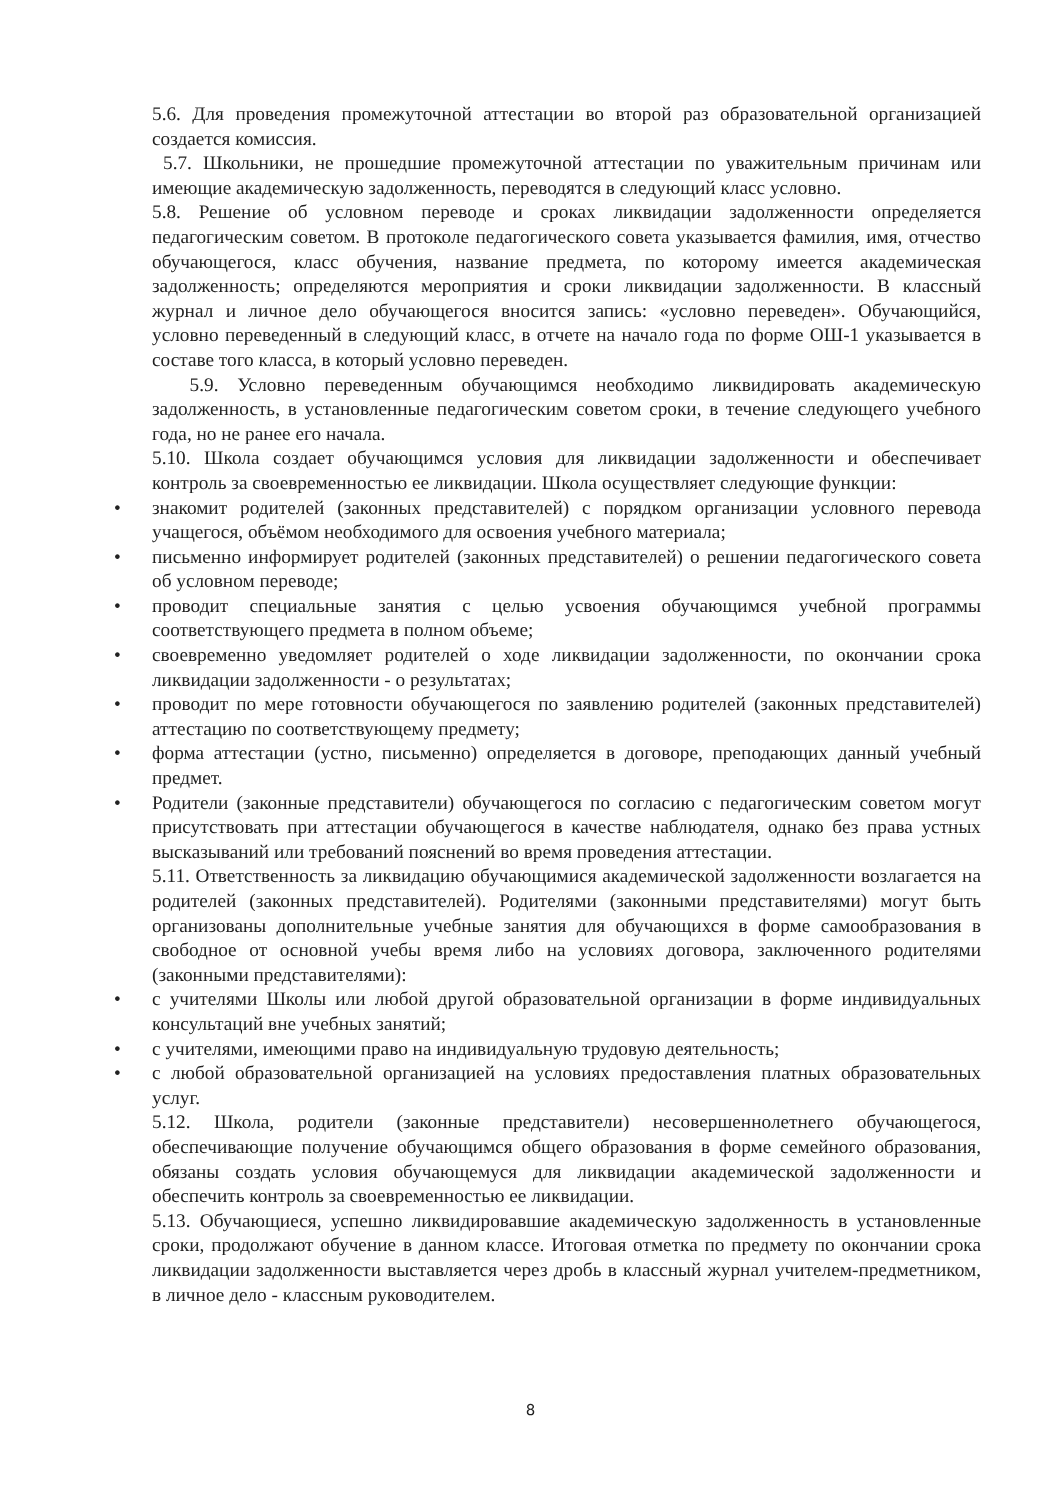5.6. Для проведения промежуточной аттестации во второй раз образовательной организацией создается комиссия.
5.7. Школьники, не прошедшие промежуточной аттестации по уважительным причинам или имеющие академическую задолженность, переводятся в следующий класс условно.
5.8. Решение об условном переводе и сроках ликвидации задолженности определяется педагогическим советом. В протоколе педагогического совета указывается фамилия, имя, отчество обучающегося, класс обучения, название предмета, по которому имеется академическая задолженность; определяются мероприятия и сроки ликвидации задолженности. В классный журнал и личное дело обучающегося вносится запись: «условно переведен». Обучающийся, условно переведенный в следующий класс, в отчете на начало года по форме ОШ-1 указывается в составе того класса, в который условно переведен.
5.9. Условно переведенным обучающимся необходимо ликвидировать академическую задолженность, в установленные педагогическим советом сроки, в течение следующего учебного года, но не ранее его начала.
5.10. Школа создает обучающимся условия для ликвидации задолженности и обеспечивает контроль за своевременностью ее ликвидации. Школа осуществляет следующие функции:
• знакомит родителей (законных представителей) с порядком организации условного перевода учащегося, объёмом необходимого для освоения учебного материала;
• письменно информирует родителей (законных представителей) о решении педагогического совета об условном переводе;
• проводит специальные занятия с целью усвоения обучающимся учебной программы соответствующего предмета в полном объеме;
• своевременно уведомляет родителей о ходе ликвидации задолженности, по окончании срока ликвидации задолженности - о результатах;
• проводит по мере готовности обучающегося по заявлению родителей (законных представителей) аттестацию по соответствующему предмету;
• форма аттестации (устно, письменно) определяется в договоре, преподающих данный учебный предмет.
• Родители (законные представители) обучающегося по согласию с педагогическим советом могут присутствовать при аттестации обучающегося в качестве наблюдателя, однако без права устных высказываний или требований пояснений во время проведения аттестации.
5.11. Ответственность за ликвидацию обучающимися академической задолженности возлагается на родителей (законных представителей). Родителями (законными представителями) могут быть организованы дополнительные учебные занятия для обучающихся в форме самообразования в свободное от основной учебы время либо на условиях договора, заключенного родителями (законными представителями):
• с учителями Школы или любой другой образовательной организации в форме индивидуальных консультаций вне учебных занятий;
• с учителями, имеющими право на индивидуальную трудовую деятельность;
• с любой образовательной организацией на условиях предоставления платных образовательных услуг.
5.12. Школа, родители (законные представители) несовершеннолетнего обучающегося, обеспечивающие получение обучающимся общего образования в форме семейного образования, обязаны создать условия обучающемуся для ликвидации академической задолженности и обеспечить контроль за своевременностью ее ликвидации.
5.13. Обучающиеся, успешно ликвидировавшие академическую задолженность в установленные сроки, продолжают обучение в данном классе. Итоговая отметка по предмету по окончании срока ликвидации задолженности выставляется через дробь в классный журнал учителем-предметником, в личное дело - классным руководителем.
8